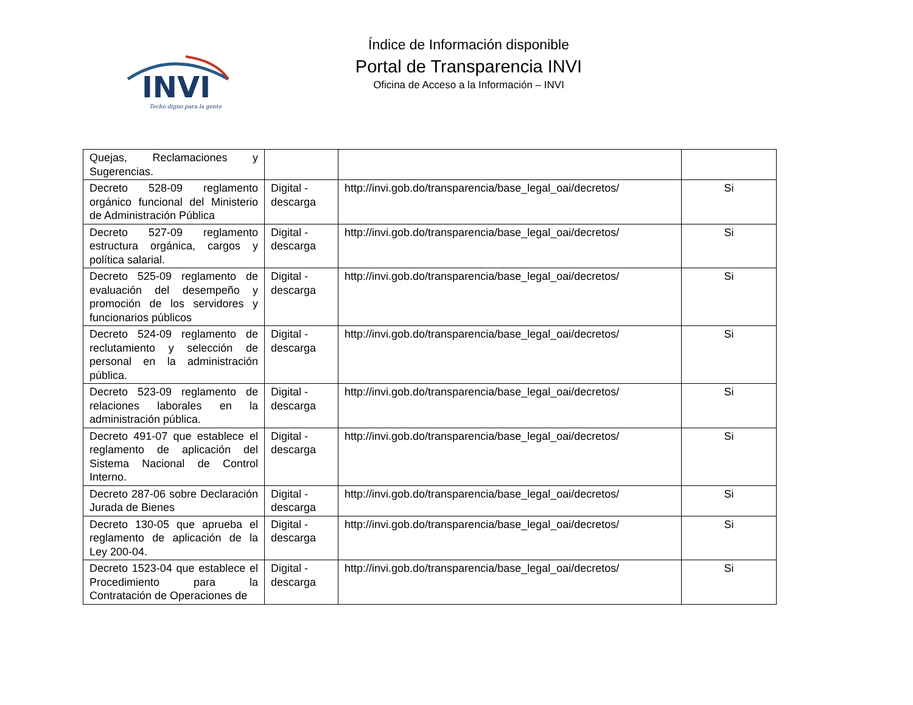INVI
Techo digno para la gente
Índice de Información disponible
Portal de Transparencia INVI
Oficina de Acceso a la Información – INVI
| Quejas, Reclamaciones y Sugerencias. | | | |
| Decreto 528-09 reglamento orgánico funcional del Ministerio de Administración Pública | Digital - descarga | http://invi.gob.do/transparencia/base_legal_oai/decretos/ | Si |
| Decreto 527-09 reglamento estructura orgánica, cargos y política salarial. | Digital - descarga | http://invi.gob.do/transparencia/base_legal_oai/decretos/ | Si |
| Decreto 525-09 reglamento de evaluación del desempeño y promoción de los servidores y funcionarios públicos | Digital - descarga | http://invi.gob.do/transparencia/base_legal_oai/decretos/ | Si |
| Decreto 524-09 reglamento de reclutamiento y selección de personal en la administración pública. | Digital - descarga | http://invi.gob.do/transparencia/base_legal_oai/decretos/ | Si |
| Decreto 523-09 reglamento de relaciones laborales en la administración pública. | Digital - descarga | http://invi.gob.do/transparencia/base_legal_oai/decretos/ | Si |
| Decreto 491-07 que establece el reglamento de aplicación del Sistema Nacional de Control Interno. | Digital - descarga | http://invi.gob.do/transparencia/base_legal_oai/decretos/ | Si |
| Decreto 287-06 sobre Declaración Jurada de Bienes | Digital - descarga | http://invi.gob.do/transparencia/base_legal_oai/decretos/ | Si |
| Decreto 130-05 que aprueba el reglamento de aplicación de la Ley 200-04. | Digital - descarga | http://invi.gob.do/transparencia/base_legal_oai/decretos/ | Si |
| Decreto 1523-04 que establece el Procedimiento para la Contratación de Operaciones de | Digital - descarga | http://invi.gob.do/transparencia/base_legal_oai/decretos/ | Si |